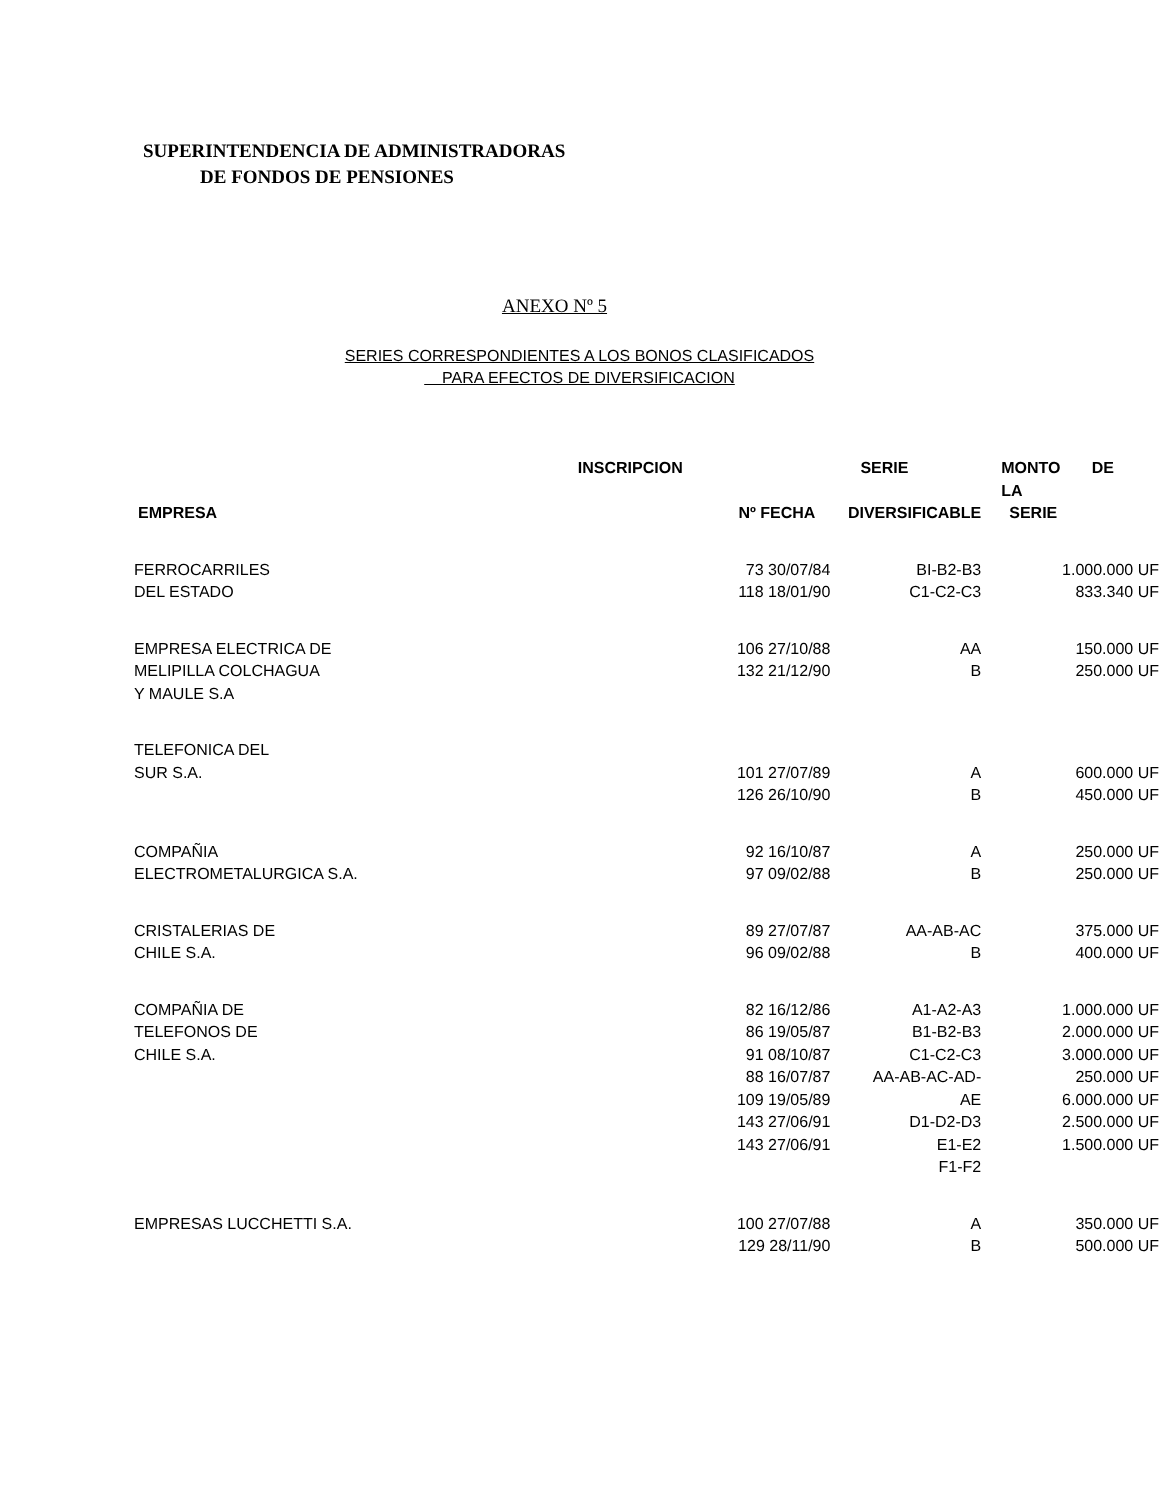SUPERINTENDENCIA DE ADMINISTRADORAS
DE FONDOS DE PENSIONES
ANEXO Nº 5
SERIES CORRESPONDIENTES A LOS BONOS CLASIFICADOS
PARA EFECTOS DE DIVERSIFICACION
| | INSCRIPCION | SERIE | MONTO DE LA |
| --- | --- | --- | --- |
| EMPRESA | Nº FECHA | DIVERSIFICABLE | SERIE |
| FERROCARRILES DEL ESTADO | 73 30/07/84 118 18/01/90 | BI-B2-B3 C1-C2-C3 | 1.000.000 UF 833.340 UF |
| EMPRESA ELECTRICA DE MELIPILLA COLCHAGUA Y MAULE S.A | 106 27/10/88 132 21/12/90 | AA B | 150.000 UF 250.000 UF |
| TELEFONICA DEL SUR S.A. | 101 27/07/89 126 26/10/90 | A B | 600.000 UF 450.000 UF |
| COMPAÑIA ELECTROMETALURGICA S.A. | 92 16/10/87 97 09/02/88 | A B | 250.000 UF 250.000 UF |
| CRISTALERIAS DE CHILE S.A. | 89 27/07/87 96 09/02/88 | AA-AB-AC B | 375.000 UF 400.000 UF |
| COMPAÑIA DE TELEFONOS DE CHILE S.A. | 82 16/12/86 86 19/05/87 91 08/10/87 88 16/07/87 109 19/05/89 143 27/06/91 143 27/06/91 | A1-A2-A3 B1-B2-B3 C1-C2-C3 AA-AB-AC-AD- AE D1-D2-D3 E1-E2 F1-F2 | 1.000.000 UF 2.000.000 UF 3.000.000 UF 250.000 UF 6.000.000 UF 2.500.000 UF 1.500.000 UF |
| EMPRESAS LUCCHETTI S.A. | 100 27/07/88 129 28/11/90 | A B | 350.000 UF 500.000 UF |